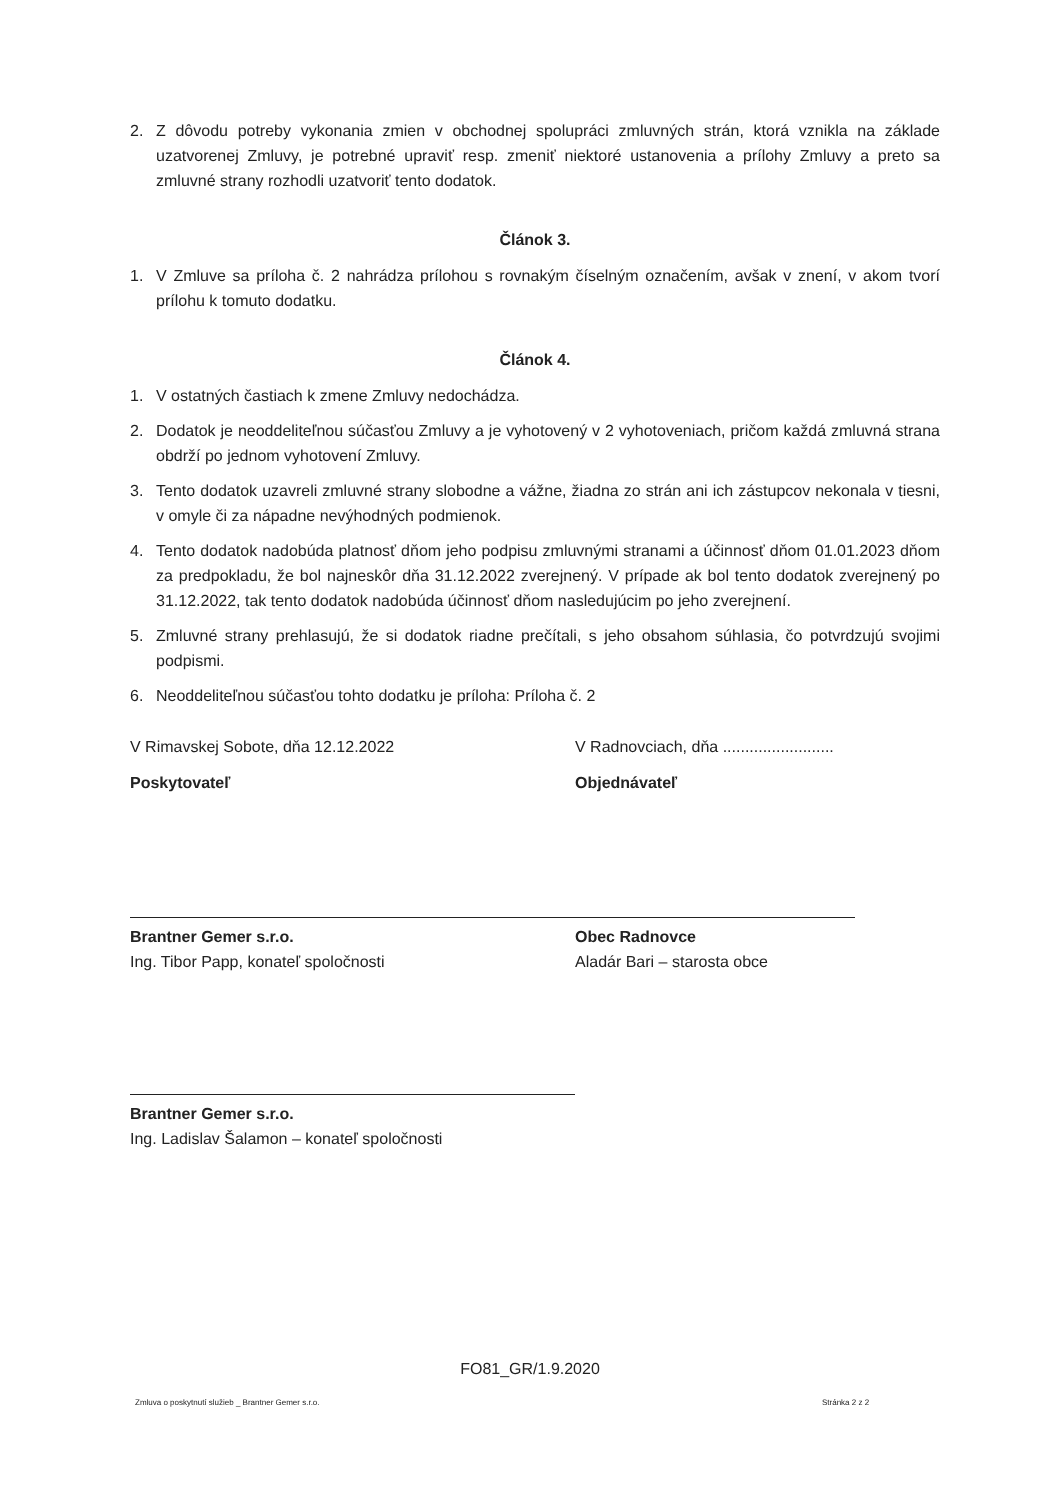2. Z dôvodu potreby vykonania zmien v obchodnej spolupráci zmluvných strán, ktorá vznikla na základe uzatvorenej Zmluvy, je potrebné upraviť resp. zmeniť niektoré ustanovenia a prílohy Zmluvy a preto sa zmluvné strany rozhodli uzatvoriť tento dodatok.
Článok 3.
1. V Zmluve sa príloha č. 2 nahrádza prílohou s rovnakým číselným označením, avšak v znení, v akom tvorí prílohu k tomuto dodatku.
Článok 4.
1. V ostatných častiach k zmene Zmluvy nedochádza.
2. Dodatok je neoddeliteľnou súčasťou Zmluvy a je vyhotovený v 2 vyhotoveniach, pričom každá zmluvná strana obdrží po jednom vyhotovení Zmluvy.
3. Tento dodatok uzavreli zmluvné strany slobodne a vážne, žiadna zo strán ani ich zástupcov nekonala v tiesni, v omyle či za nápadne nevýhodných podmienok.
4. Tento dodatok nadobúda platnosť dňom jeho podpisu zmluvnými stranami a účinnosť dňom 01.01.2023 dňom za predpokladu, že bol najneskôr dňa 31.12.2022 zverejnený. V prípade ak bol tento dodatok zverejnený po 31.12.2022, tak tento dodatok nadobúda účinnosť dňom nasledujúcim po jeho zverejnení.
5. Zmluvné strany prehlasujú, že si dodatok riadne prečítali, s jeho obsahom súhlasia, čo potvrdzujú svojimi podpismi.
6. Neoddeliteľnou súčasťou tohto dodatku je príloha: Príloha č. 2
V Rimavskej Sobote, dňa 12.12.2022
Poskytovateľ
Brantner Gemer s.r.o.
Ing. Tibor Papp, konateľ spoločnosti
Brantner Gemer s.r.o.
Ing. Ladislav Šalamon – konateľ spoločnosti
V Radnovciach, dňa .........................
Objednávateľ
Obec Radnovce
Aladár Bari – starosta obce
FO81_GR/1.9.2020
Zmluva o poskytnutí služieb _ Brantner Gemer s.r.o.
Stránka 2 z 2